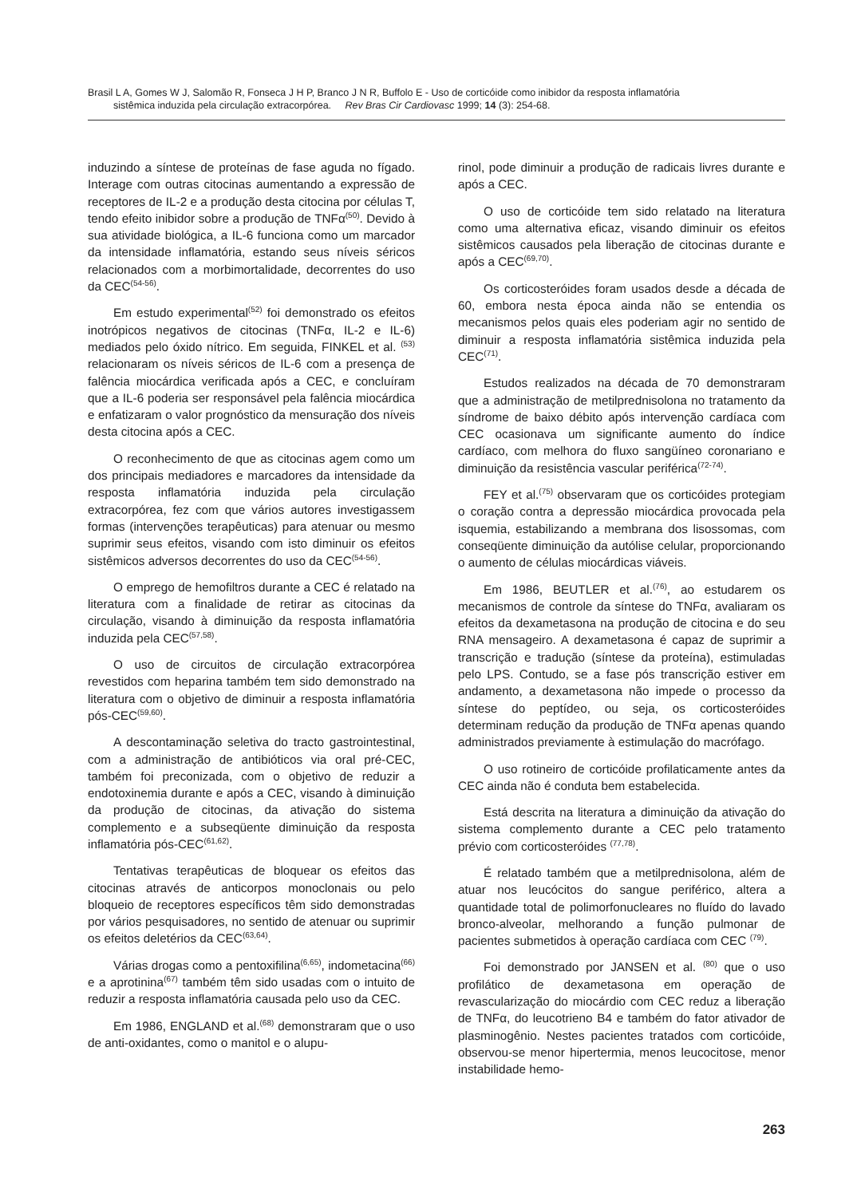Brasil L A, Gomes W J, Salomão R, Fonseca J H P, Branco J N R, Buffolo E - Uso de corticóide como inibidor da resposta inflamatória
sistêmica induzida pela circulação extracorpórea. Rev Bras Cir Cardiovasc 1999; 14 (3): 254-68.
induzindo a síntese de proteínas de fase aguda no fígado. Interage com outras citocinas aumentando a expressão de receptores de IL-2 e a produção desta citocina por células T, tendo efeito inibidor sobre a produção de TNFα<sup>(50)</sup>. Devido à sua atividade biológica, a IL-6 funciona como um marcador da intensidade inflamatória, estando seus níveis séricos relacionados com a morbimortalidade, decorrentes do uso da CEC<sup>(54-56)</sup>.
Em estudo experimental<sup>(52)</sup> foi demonstrado os efeitos inotrópicos negativos de citocinas (TNFα, IL-2 e IL-6) mediados pelo óxido nítrico. Em seguida, FINKEL et al. <sup>(53)</sup> relacionaram os níveis séricos de IL-6 com a presença de falência miocárdica verificada após a CEC, e concluíram que a IL-6 poderia ser responsável pela falência miocárdica e enfatizaram o valor prognóstico da mensuração dos níveis desta citocina após a CEC.
O reconhecimento de que as citocinas agem como um dos principais mediadores e marcadores da intensidade da resposta inflamatória induzida pela circulação extracorpórea, fez com que vários autores investigassem formas (intervenções terapêuticas) para atenuar ou mesmo suprimir seus efeitos, visando com isto diminuir os efeitos sistêmicos adversos decorrentes do uso da CEC<sup>(54-56)</sup>.
O emprego de hemofiltros durante a CEC é relatado na literatura com a finalidade de retirar as citocinas da circulação, visando à diminuição da resposta inflamatória induzida pela CEC<sup>(57,58)</sup>.
O uso de circuitos de circulação extracorpórea revestidos com heparina também tem sido demonstrado na literatura com o objetivo de diminuir a resposta inflamatória pós-CEC<sup>(59,60)</sup>.
A descontaminação seletiva do tracto gastrointestinal, com a administração de antibióticos via oral pré-CEC, também foi preconizada, com o objetivo de reduzir a endotoxinemia durante e após a CEC, visando à diminuição da produção de citocinas, da ativação do sistema complemento e a subseqüente diminuição da resposta inflamatória pós-CEC<sup>(61,62)</sup>.
Tentativas terapêuticas de bloquear os efeitos das citocinas através de anticorpos monoclonais ou pelo bloqueio de receptores específicos têm sido demonstradas por vários pesquisadores, no sentido de atenuar ou suprimir os efeitos deletérios da CEC<sup>(63,64)</sup>.
Várias drogas como a pentoxifilina<sup>(6,65)</sup>, indometacina<sup>(66)</sup> e a aprotinina<sup>(67)</sup> também têm sido usadas com o intuito de reduzir a resposta inflamatória causada pelo uso da CEC.
Em 1986, ENGLAND et al.<sup>(68)</sup> demonstraram que o uso de anti-oxidantes, como o manitol e o alupu-
rinol, pode diminuir a produção de radicais livres durante e após a CEC.
O uso de corticóide tem sido relatado na literatura como uma alternativa eficaz, visando diminuir os efeitos sistêmicos causados pela liberação de citocinas durante e após a CEC<sup>(69,70)</sup>.
Os corticosteróides foram usados desde a década de 60, embora nesta época ainda não se entendia os mecanismos pelos quais eles poderiam agir no sentido de diminuir a resposta inflamatória sistêmica induzida pela CEC<sup>(71)</sup>.
Estudos realizados na década de 70 demonstraram que a administração de metilprednisolona no tratamento da síndrome de baixo débito após intervenção cardíaca com CEC ocasionava um significante aumento do índice cardíaco, com melhora do fluxo sangüíneo coronariano e diminuição da resistência vascular periférica<sup>(72-74)</sup>.
FEY et al.<sup>(75)</sup> observaram que os corticóides protegiam o coração contra a depressão miocárdica provocada pela isquemia, estabilizando a membrana dos lisossomas, com conseqüente diminuição da autólise celular, proporcionando o aumento de células miocárdicas viáveis.
Em 1986, BEUTLER et al.<sup>(76)</sup>, ao estudarem os mecanismos de controle da síntese do TNFα, avaliaram os efeitos da dexametasona na produção de citocina e do seu RNA mensageiro. A dexametasona é capaz de suprimir a transcrição e tradução (síntese da proteína), estimuladas pelo LPS. Contudo, se a fase pós transcrição estiver em andamento, a dexametasona não impede o processo da síntese do peptídeo, ou seja, os corticosteróides determinam redução da produção de TNFα apenas quando administrados previamente à estimulação do macrófago.
O uso rotineiro de corticóide profilaticamente antes da CEC ainda não é conduta bem estabelecida.
Está descrita na literatura a diminuição da ativação do sistema complemento durante a CEC pelo tratamento prévio com corticosteróides <sup>(77,78)</sup>.
É relatado também que a metilprednisolona, além de atuar nos leucócitos do sangue periférico, altera a quantidade total de polimorfonucleares no fluído do lavado bronco-alveolar, melhorando a função pulmonar de pacientes submetidos à operação cardíaca com CEC <sup>(79)</sup>.
Foi demonstrado por JANSEN et al. <sup>(80)</sup> que o uso profilático de dexametasona em operação de revascularização do miocárdio com CEC reduz a liberação de TNFα, do leucotrieno B4 e também do fator ativador de plasminogênio. Nestes pacientes tratados com corticóide, observou-se menor hipertermia, menos leucocitose, menor instabilidade hemo-
263